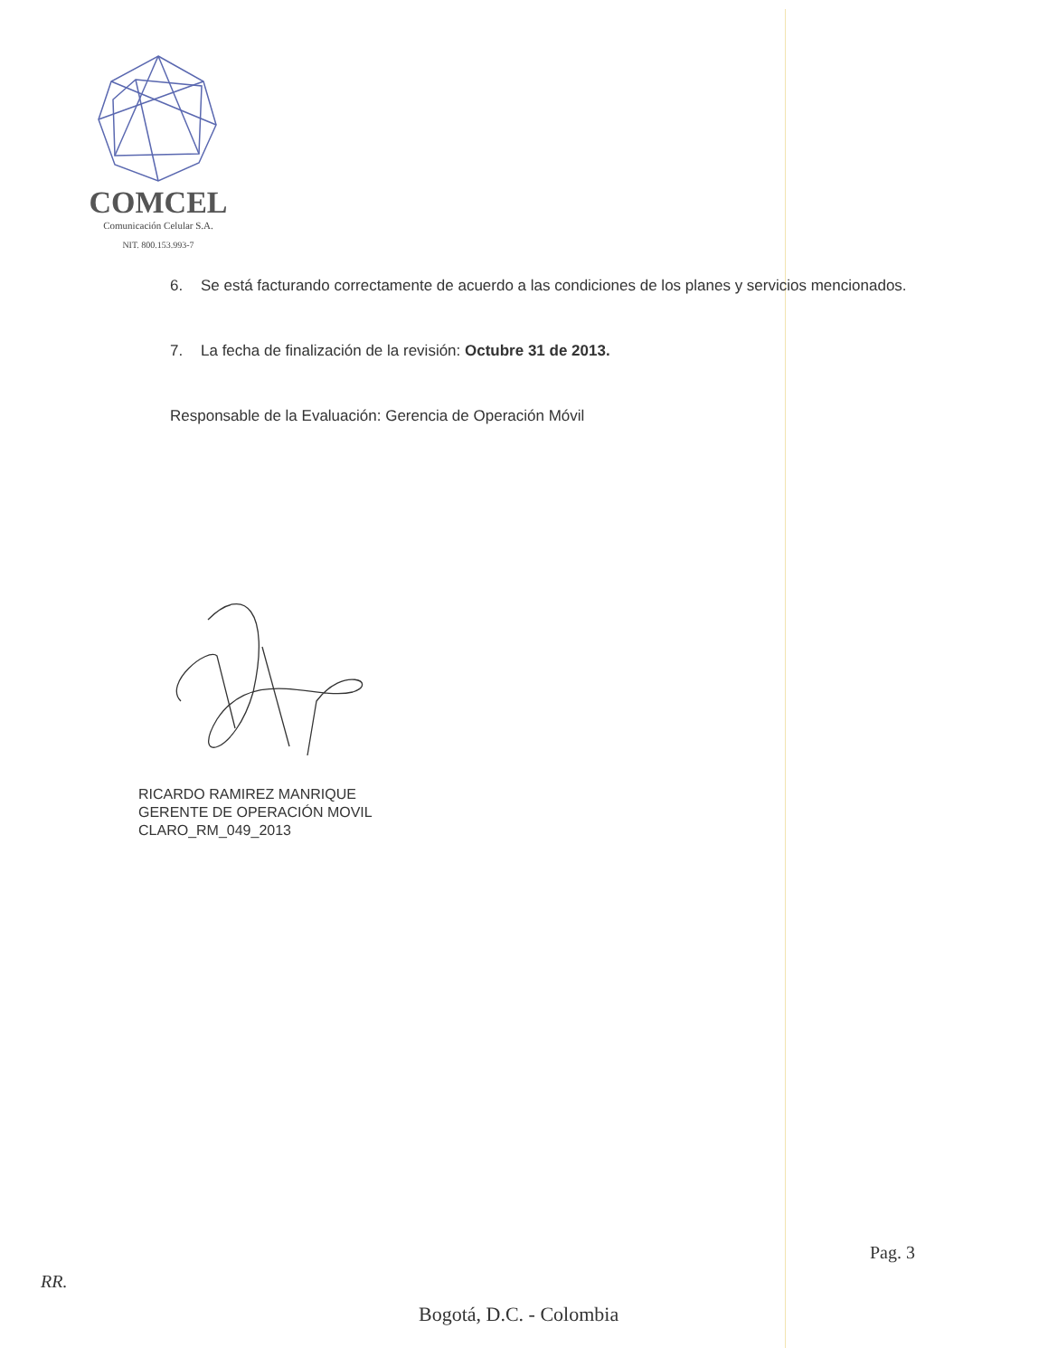COMCEL
Comunicación Celular S.A.
NIT. 800.153.993-7
6. Se está facturando correctamente de acuerdo a las condiciones de los planes y servicios mencionados.
7. La fecha de finalización de la revisión: Octubre 31 de 2013.
Responsable de la Evaluación: Gerencia de Operación Móvil
RICARDO RAMIREZ MANRIQUE
GERENTE DE OPERACIÓN MOVIL
CLARO_RM_049_2013
Pag. 3
RR.
Bogotá, D.C. - Colombia